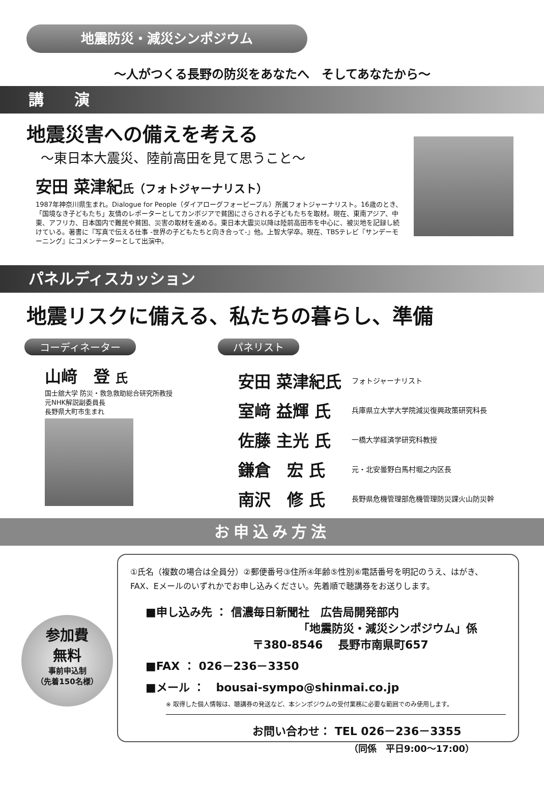地震防災・減災シンポジウム
～人がつくる長野の防災をあなたへ　そしてあなたから～
講　　演
地震災害への備えを考える
～東日本大震災、陸前高田を見て思うこと～
安田 菜津紀 氏（フォトジャーナリスト）
1987年神奈川県生まれ。Dialogue for People（ダイアローグフォーピープル）所属フォトジャーナリスト。16歳のとき、「国境なき子どもたち」友情のレポーターとしてカンボジアで貧困にさらされる子どもたちを取材。現在、東南アジア、中東、アフリカ、日本国内で難民や貧困、災害の取材を進める。東日本大震災以降は陸前高田市を中心に、被災地を記録し続けている。著書に『写真で伝える仕事 -世界の子どもたちと向き合って-』他。上智大学卒。現在、TBSテレビ『サンデーモーニング』にコメンテーターとして出演中。
パネルディスカッション
地震リスクに備える、私たちの暮らし、準備
コーディネーター
山﨑　登 氏
国士舘大学 防災・救急救助総合研究所教授
元NHK解説副委員長
長野県大町市生まれ
パネリスト
| 安田 菜津紀氏 | フォトジャーナリスト |
| 室﨑 益輝 氏 | 兵庫県立大学大学院減災復興政策研究科長 |
| 佐藤 主光 氏 | 一橋大学経済学研究科教授 |
| 鎌倉 宏 氏 | 元・北安曇野白馬村堀之内区長 |
| 南沢 修 氏 | 長野県危機管理部危機管理防災課火山防災幹 |
お申込み方法
参加費
無料
事前申込制
（先着150名様）
①氏名（複数の場合は全員分）②郵便番号③住所④年齢⑤性別⑥電話番号を明記のうえ、はがき、FAX、Eメールのいずれかでお申し込みください。先着順で聴講券をお送りします。
■申し込み先 ： 信濃毎日新聞社　広告局開発部内
「地震防災・減災シンポジウム」係
〒380-8546　 長野市南県町657
■FAX ： 026－236－3350
■メール ：　bousai-sympo@shinmai.co.jp
※ 取得した個人情報は、聴講券の発送など、本シンポジウムの受付業務に必要な範囲でのみ使用します。
お問い合わせ： TEL 026－236－3355
（同係　平日9:00～17:00）